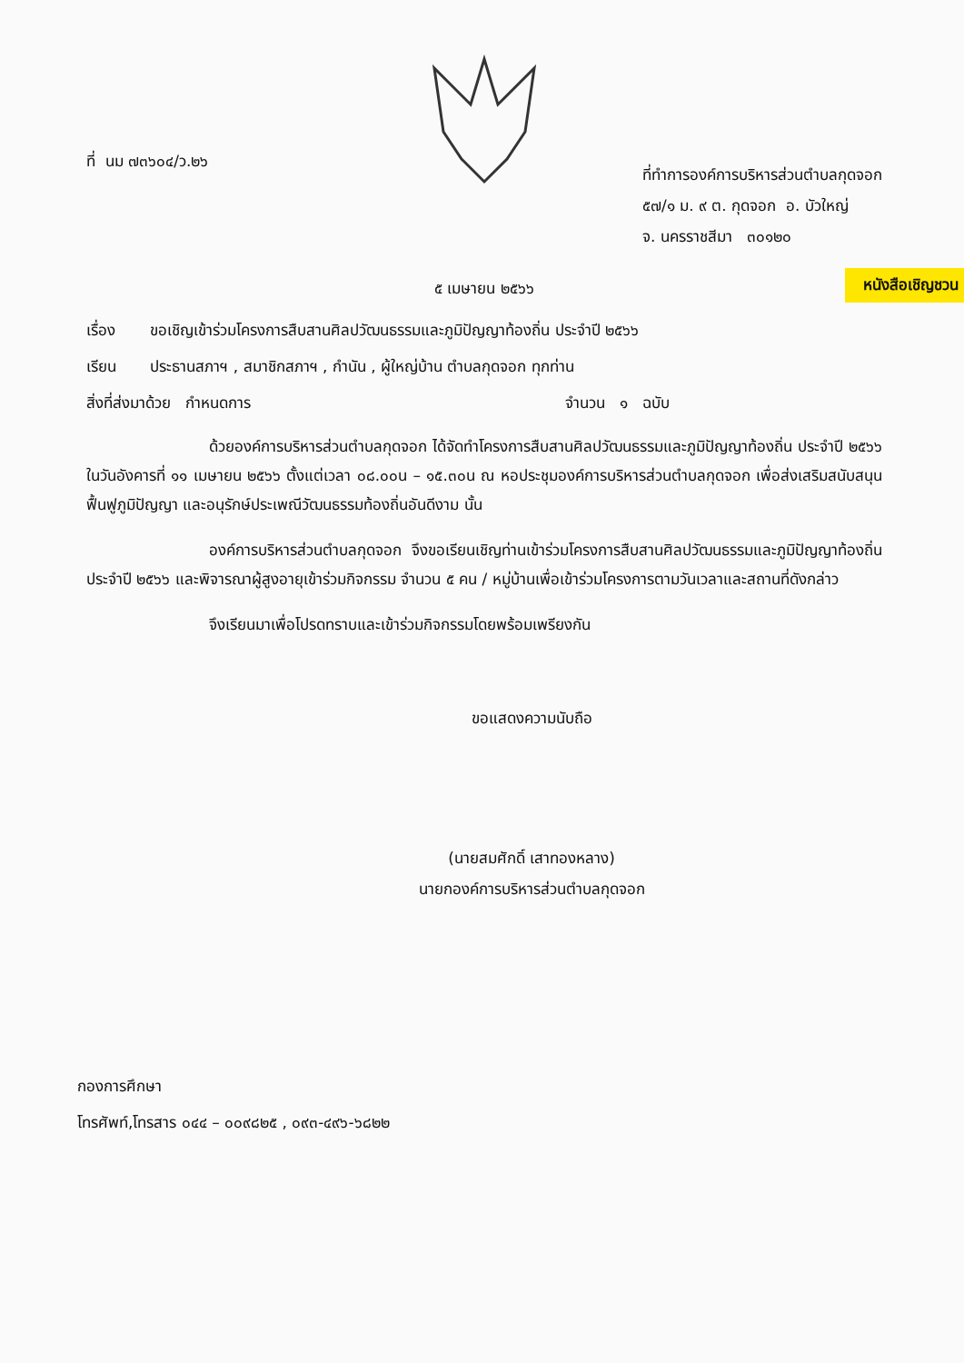ที่ นม ๗๓๖๐๔/ว.๒๖
ที่ทำการองค์การบริหารส่วนตำบลกุดจอก
๕๗/๑ ม. ๙ ต. กุดจอก อ. บัวใหญ่
จ. นครราชสีมา ๓๐๑๒๐
หนังสือเชิญชวน
๕ เมษายน ๒๕๖๖
เรื่อง ขอเชิญเข้าร่วมโครงการสืบสานศิลปวัฒนธรรมและภูมิปัญญาท้องถิ่น ประจำปี ๒๕๖๖
เรียน ประธานสภาฯ , สมาชิกสภาฯ , กำนัน , ผู้ใหญ่บ้าน ตำบลกุดจอก ทุกท่าน
สิ่งที่ส่งมาด้วย กำหนดการ จำนวน ๑ ฉบับ
ด้วยองค์การบริหารส่วนตำบลกุดจอก ได้จัดทำโครงการสืบสานศิลปวัฒนธรรมและภูมิปัญญาท้องถิ่น ประจำปี ๒๕๖๖ ในวันอังคารที่ ๑๑ เมษายน ๒๕๖๖ ตั้งแต่เวลา ๐๘.๐๐น – ๑๕.๓๐น ณ หอประชุมองค์การบริหารส่วนตำบลกุดจอก เพื่อส่งเสริมสนับสนุนฟื้นฟูภูมิปัญญา และอนุรักษ์ประเพณีวัฒนธรรมท้องถิ่นอันดีงาม นั้น
องค์การบริหารส่วนตำบลกุดจอก จึงขอเรียนเชิญท่านเข้าร่วมโครงการสืบสานศิลปวัฒนธรรมและภูมิปัญญาท้องถิ่น ประจำปี ๒๕๖๖ และพิจารณาผู้สูงอายุเข้าร่วมกิจกรรม จำนวน ๕ คน / หมู่บ้านเพื่อเข้าร่วมโครงการตามวันเวลาและสถานที่ดังกล่าว
จึงเรียนมาเพื่อโปรดทราบและเข้าร่วมกิจกรรมโดยพร้อมเพรียงกัน
ขอแสดงความนับถือ
(นายสมศักดิ์ เสาทองหลาง)
นายกองค์การบริหารส่วนตำบลกุดจอก
กองการศึกษา
โทรศัพท์,โทรสาร ๐๔๔ – ๐๐๙๘๒๕ , ๐๙๓-๔๙๖-๖๘๒๒